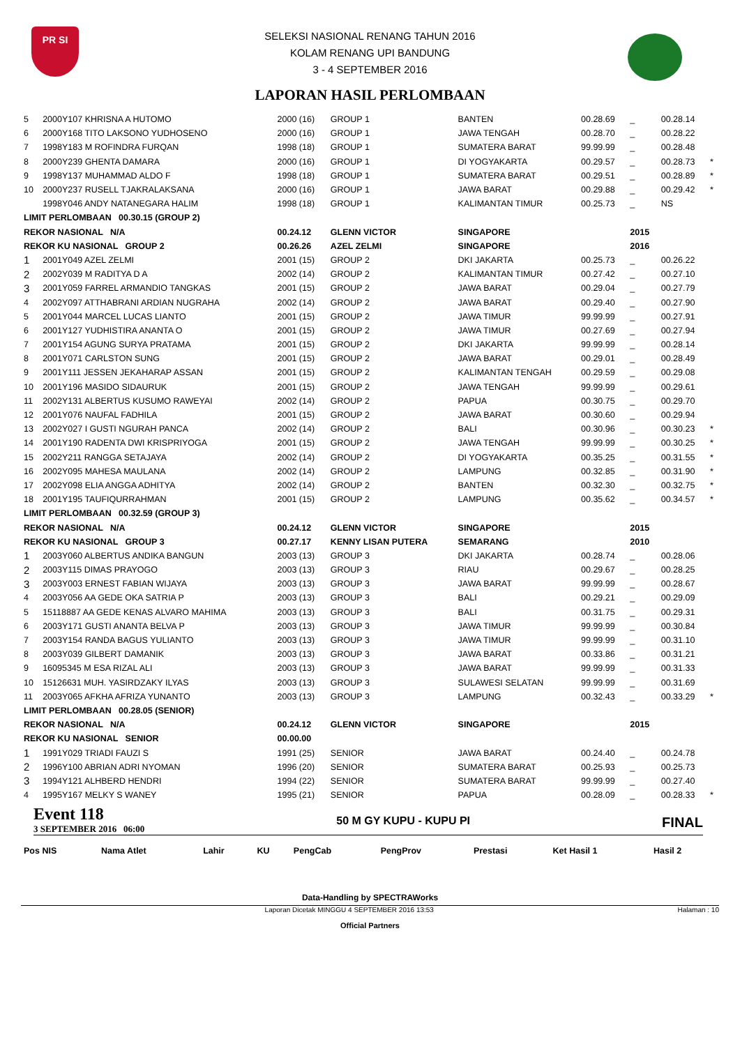PR SI
SELEKSI NASIONAL RENANG TAHUN 2016
KOLAM RENANG UPI BANDUNG
3 - 4 SEPTEMBER 2016
LAPORAN HASIL PERLOMBAAN
| 5 | 2000Y107 KHRISNA A HUTOMO | 2000 (16) | GROUP 1 | BANTEN | 00.28.69 | _ | 00.28.14 | |
| 6 | 2000Y168 TITO LAKSONO YUDHOSENO | 2000 (16) | GROUP 1 | JAWA TENGAH | 00.28.70 | _ | 00.28.22 | |
| 7 | 1998Y183 M ROFINDRA FURQAN | 1998 (18) | GROUP 1 | SUMATERA BARAT | 99.99.99 | _ | 00.28.48 | |
| 8 | 2000Y239 GHENTA DAMARA | 2000 (16) | GROUP 1 | DI YOGYAKARTA | 00.29.57 | _ | 00.28.73 | * |
| 9 | 1998Y137 MUHAMMAD ALDO F | 1998 (18) | GROUP 1 | SUMATERA BARAT | 00.29.51 | _ | 00.28.89 | * |
| 10 | 2000Y237 RUSELL TJAKRALAKSANA | 2000 (16) | GROUP 1 | JAWA BARAT | 00.29.88 | _ | 00.29.42 | * |
| | 1998Y046 ANDY NATANEGARA HALIM | 1998 (18) | GROUP 1 | KALIMANTAN TIMUR | 00.25.73 | _ | NS | |
| LIMIT PERLOMBAAN 00.30.15 (GROUP 2) | | | | | | | | |
| REKOR NASIONAL N/A | | 00.24.12 | GLENN VICTOR | SINGAPORE | | 2015 | | |
| REKOR KU NASIONAL GROUP 2 | | 00.26.26 | AZEL ZELMI | SINGAPORE | | 2016 | | |
| 1 | 2001Y049 AZEL ZELMI | 2001 (15) | GROUP 2 | DKI JAKARTA | 00.25.73 | _ | 00.26.22 | |
| 2 | 2002Y039 M RADITYA D A | 2002 (14) | GROUP 2 | KALIMANTAN TIMUR | 00.27.42 | _ | 00.27.10 | |
| 3 | 2001Y059 FARREL ARMANDIO TANGKAS | 2001 (15) | GROUP 2 | JAWA BARAT | 00.29.04 | _ | 00.27.79 | |
| 4 | 2002Y097 ATTHABRANI ARDIAN NUGRAHA | 2002 (14) | GROUP 2 | JAWA BARAT | 00.29.40 | _ | 00.27.90 | |
| 5 | 2001Y044 MARCEL LUCAS LIANTO | 2001 (15) | GROUP 2 | JAWA TIMUR | 99.99.99 | _ | 00.27.91 | |
| 6 | 2001Y127 YUDHISTIRA ANANTA O | 2001 (15) | GROUP 2 | JAWA TIMUR | 00.27.69 | _ | 00.27.94 | |
| 7 | 2001Y154 AGUNG SURYA PRATAMA | 2001 (15) | GROUP 2 | DKI JAKARTA | 99.99.99 | _ | 00.28.14 | |
| 8 | 2001Y071 CARLSTON SUNG | 2001 (15) | GROUP 2 | JAWA BARAT | 00.29.01 | _ | 00.28.49 | |
| 9 | 2001Y111 JESSEN JEKAHARAP ASSAN | 2001 (15) | GROUP 2 | KALIMANTAN TENGAH | 00.29.59 | _ | 00.29.08 | |
| 10 | 2001Y196 MASIDO SIDAURUK | 2001 (15) | GROUP 2 | JAWA TENGAH | 99.99.99 | _ | 00.29.61 | |
| 11 | 2002Y131 ALBERTUS KUSUMO RAWEYAI | 2002 (14) | GROUP 2 | PAPUA | 00.30.75 | _ | 00.29.70 | |
| 12 | 2001Y076 NAUFAL FADHILA | 2001 (15) | GROUP 2 | JAWA BARAT | 00.30.60 | _ | 00.29.94 | |
| 13 | 2002Y027 I GUSTI NGURAH PANCA | 2002 (14) | GROUP 2 | BALI | 00.30.96 | _ | 00.30.23 | * |
| 14 | 2001Y190 RADENTA DWI KRISPRIYOGA | 2001 (15) | GROUP 2 | JAWA TENGAH | 99.99.99 | _ | 00.30.25 | * |
| 15 | 2002Y211 RANGGA SETAJAYA | 2002 (14) | GROUP 2 | DI YOGYAKARTA | 00.35.25 | _ | 00.31.55 | * |
| 16 | 2002Y095 MAHESA MAULANA | 2002 (14) | GROUP 2 | LAMPUNG | 00.32.85 | _ | 00.31.90 | * |
| 17 | 2002Y098 ELIA ANGGA ADHITYA | 2002 (14) | GROUP 2 | BANTEN | 00.32.30 | _ | 00.32.75 | * |
| 18 | 2001Y195 TAUFIQURRAHMAN | 2001 (15) | GROUP 2 | LAMPUNG | 00.35.62 | _ | 00.34.57 | * |
| LIMIT PERLOMBAAN 00.32.59 (GROUP 3) | | | | | | | | |
| REKOR NASIONAL N/A | | 00.24.12 | GLENN VICTOR | SINGAPORE | | 2015 | | |
| REKOR KU NASIONAL GROUP 3 | | 00.27.17 | KENNY LISAN PUTERA | SEMARANG | | 2010 | | |
| 1 | 2003Y060 ALBERTUS ANDIKA BANGUN | 2003 (13) | GROUP 3 | DKI JAKARTA | 00.28.74 | _ | 00.28.06 | |
| 2 | 2003Y115 DIMAS PRAYOGO | 2003 (13) | GROUP 3 | RIAU | 00.29.67 | _ | 00.28.25 | |
| 3 | 2003Y003 ERNEST FABIAN WIJAYA | 2003 (13) | GROUP 3 | JAWA BARAT | 99.99.99 | _ | 00.28.67 | |
| 4 | 2003Y056 AA GEDE OKA SATRIA P | 2003 (13) | GROUP 3 | BALI | 00.29.21 | _ | 00.29.09 | |
| 5 | 15118887 AA GEDE KENAS ALVARO MAHIMA | 2003 (13) | GROUP 3 | BALI | 00.31.75 | _ | 00.29.31 | |
| 6 | 2003Y171 GUSTI ANANTA BELVA P | 2003 (13) | GROUP 3 | JAWA TIMUR | 99.99.99 | _ | 00.30.84 | |
| 7 | 2003Y154 RANDA BAGUS YULIANTO | 2003 (13) | GROUP 3 | JAWA TIMUR | 99.99.99 | _ | 00.31.10 | |
| 8 | 2003Y039 GILBERT DAMANIK | 2003 (13) | GROUP 3 | JAWA BARAT | 00.33.86 | _ | 00.31.21 | |
| 9 | 16095345 M ESA RIZAL ALI | 2003 (13) | GROUP 3 | JAWA BARAT | 99.99.99 | _ | 00.31.33 | |
| 10 | 15126631 MUH. YASIRDZAKY ILYAS | 2003 (13) | GROUP 3 | SULAWESI SELATAN | 99.99.99 | _ | 00.31.69 | |
| 11 | 2003Y065 AFKHA AFRIZA YUNANTO | 2003 (13) | GROUP 3 | LAMPUNG | 00.32.43 | _ | 00.33.29 | * |
| LIMIT PERLOMBAAN 00.28.05 (SENIOR) | | | | | | | | |
| REKOR NASIONAL N/A | | 00.24.12 | GLENN VICTOR | SINGAPORE | | 2015 | | |
| REKOR KU NASIONAL SENIOR | | 00.00.00 | | | | | | |
| 1 | 1991Y029 TRIADI FAUZI S | 1991 (25) | SENIOR | JAWA BARAT | 00.24.40 | _ | 00.24.78 | |
| 2 | 1996Y100 ABRIAN ADRI NYOMAN | 1996 (20) | SENIOR | SUMATERA BARAT | 00.25.93 | _ | 00.25.73 | |
| 3 | 1994Y121 ALHBERD HENDRI | 1994 (22) | SENIOR | SUMATERA BARAT | 99.99.99 | _ | 00.27.40 | |
| 4 | 1995Y167 MELKY S WANEY | 1995 (21) | SENIOR | PAPUA | 00.28.09 | _ | 00.28.33 | * |
Event 118
3 SEPTEMBER 2016 06:00
50 M GY KUPU - KUPU PI
FINAL
| Pos NIS | Nama Atlet | Lahir | KU | PengCab | PengProv | Prestasi | Ket Hasil 1 | Hasil 2 |
Data-Handling by SPECTRAWorks
Laporan Dicetak MINGGU 4 SEPTEMBER 2016 13:53 Halaman : 10
Official Partners